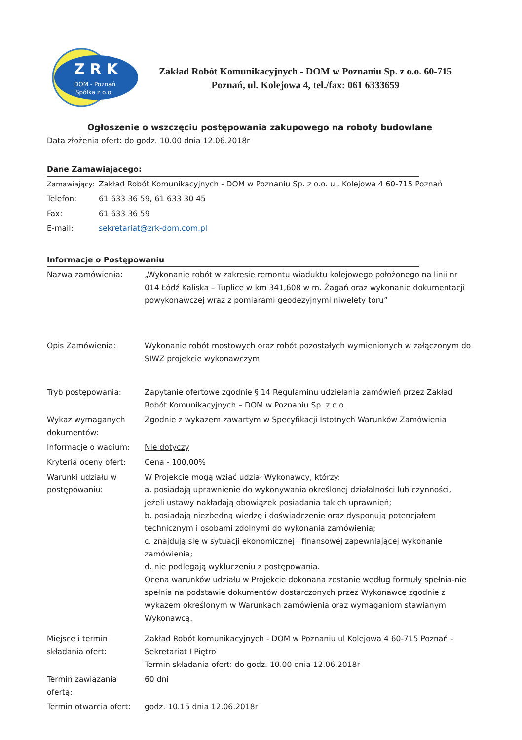Z R K
DOM - Poznań
Spółka z o.o.
Zakład Robót Komunikacyjnych - DOM w Poznaniu Sp. z o.o. 60-715
Poznań, ul. Kolejowa 4, tel./fax: 061 6333659
Ogłoszenie o wszczęciu postępowania zakupowego na roboty budowlane
Data złożenia ofert: do godz. 10.00 dnia 12.06.2018r
Dane Zamawiającego:
| Zamawiający: | Zakład Robót Komunikacyjnych - DOM w Poznaniu Sp. z o.o. ul. Kolejowa 4 60-715 Poznań |
| Telefon: | 61 633 36 59, 61 633 30 45 |
| Fax: | 61 633 36 59 |
| E-mail: | sekretariat@zrk-dom.com.pl |
Informacje o Postępowaniu
| Nazwa zamówienia: | „Wykonanie robót w zakresie remontu wiaduktu kolejowego położonego na linii nr 014 Łódź Kaliska – Tuplice w km 341,608 w m. Żagań oraz wykonanie dokumentacji powykonawczej wraz z pomiarami geodezyjnymi niwelety toru” |
| Opis Zamówienia: | Wykonanie robót mostowych oraz robót pozostałych wymienionych w załączonym do SIWZ projekcie wykonawczym |
| Tryb postępowania: | Zapytanie ofertowe zgodnie § 14 Regulaminu udzielania zamówień przez Zakład Robót Komunikacyjnych – DOM w Poznaniu Sp. z o.o. |
| Wykaz wymaganych dokumentów: | Zgodnie z wykazem zawartym w Specyfikacji Istotnych Warunków Zamówienia |
| Informacje o wadium: | Nie dotyczy |
| Kryteria oceny ofert: | Cena - 100,00% |
| Warunki udziału w postępowaniu: | W Projekcie mogą wziąć udział Wykonawcy, którzy: a. posiadają uprawnienie do wykonywania określonej działalności lub czynności, jeżeli ustawy nakładają obowiązek posiadania takich uprawnień; b. posiadają niezbędną wiedzę i doświadczenie oraz dysponują potencjałem technicznym i osobami zdolnymi do wykonania zamówienia; c. znajdują się w sytuacji ekonomicznej i finansowej zapewniającej wykonanie zamówienia; d. nie podlegają wykluczeniu z postępowania. Ocena warunków udziału w Projekcie dokonana zostanie według formuły spełnia-nie spełnia na podstawie dokumentów dostarczonych przez Wykonawcę zgodnie z wykazem określonym w Warunkach zamówienia oraz wymaganiom stawianym Wykonawcą. |
| Miejsce i termin składania ofert: | Zakład Robót komunikacyjnych - DOM w Poznaniu ul Kolejowa 4 60-715 Poznań - Sekretariat I Piętro Termin składania ofert: do godz. 10.00 dnia 12.06.2018r |
| Termin zawiązania ofertą: | 60 dni |
| Termin otwarcia ofert: | godz. 10.15 dnia 12.06.2018r |